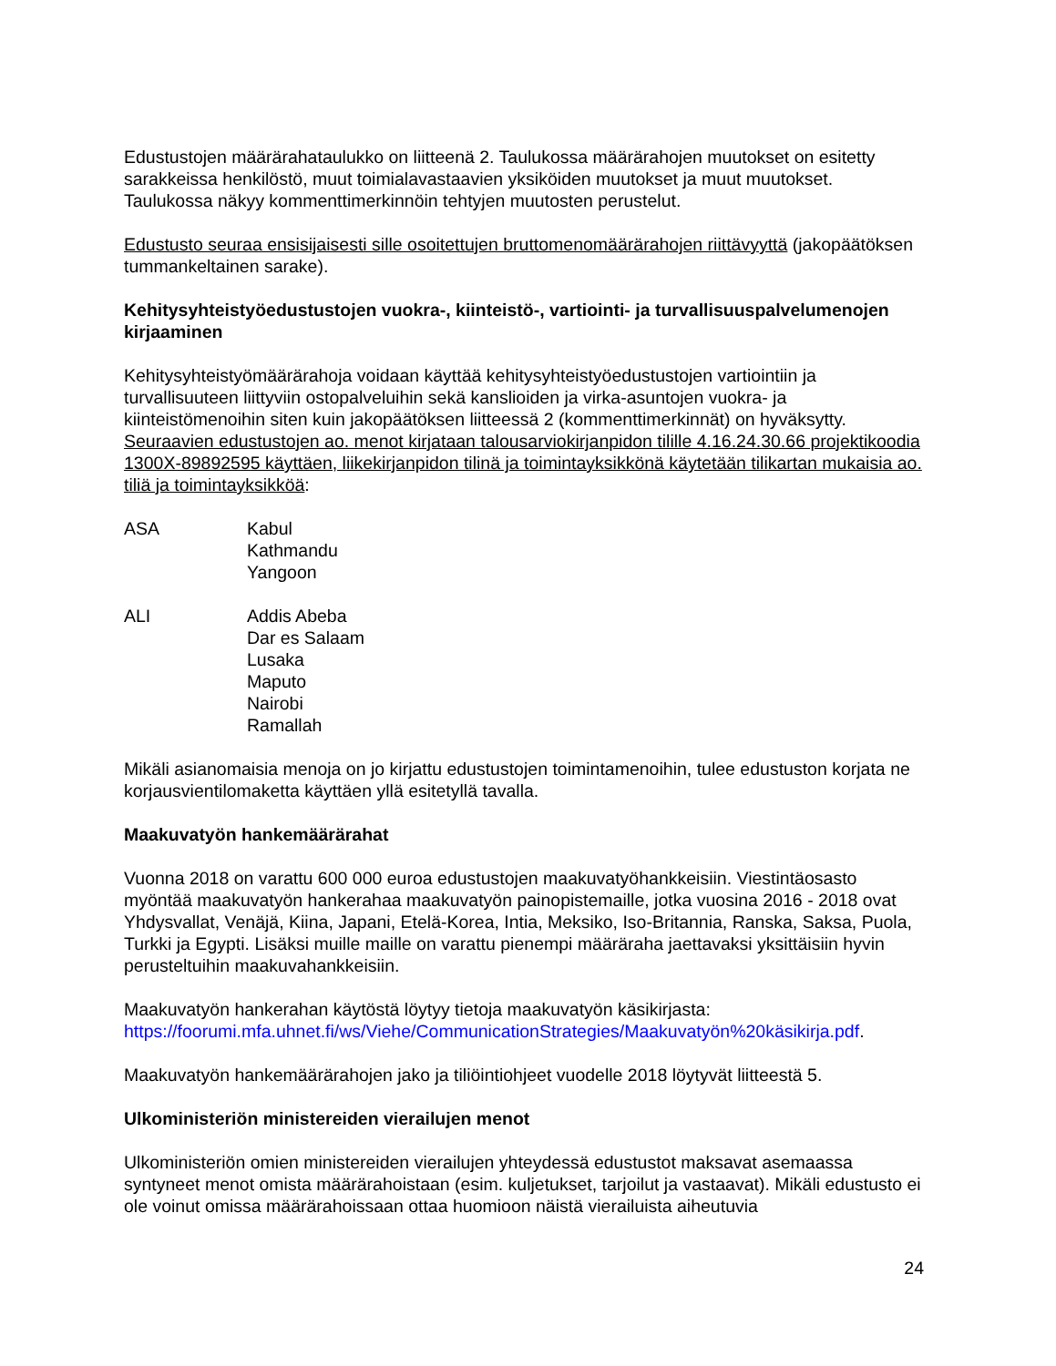Edustustojen määrärahataulukko on liitteenä 2. Taulukossa määrärahojen muutokset on esitetty sarakkeissa henkilöstö, muut toimialavastaavien yksiköiden muutokset ja muut muutokset. Taulukossa näkyy kommenttimerkinnöin tehtyjen muutosten perustelut.
Edustusto seuraa ensisijaisesti sille osoitettujen bruttomenomäärärahojen riittävyyttä (jakopäätöksen tummankeltainen sarake).
Kehitysyhteistyöedustustojen vuokra-, kiinteistö-, vartiointi- ja turvallisuuspalvelumenojen kirjaaminen
Kehitysyhteistyömäärärahoja voidaan käyttää kehitysyhteistyöedustustojen vartiointiin ja turvallisuuteen liittyviin ostopalveluihin sekä kanslioiden ja virka-asuntojen vuokra- ja kiinteistömenoihin siten kuin jakopäätöksen liitteessä 2 (kommenttimerkinnät) on hyväksytty. Seuraavien edustustojen ao. menot kirjataan talousarviokirjanpidon tilille 4.16.24.30.66 projektikoodia 1300X-89892595 käyttäen, liikekirjanpidon tilinä ja toimintayksikkönä käytetään tilikartan mukaisia ao. tiliä ja toimintayksikköä:
ASA Kabul
Kathmandu
Yangoon
ALI Addis Abeba
Dar es Salaam
Lusaka
Maputo
Nairobi
Ramallah
Mikäli asianomaisia menoja on jo kirjattu edustustojen toimintamenoihin, tulee edustuston korjata ne korjausvientilomaketta käyttäen yllä esitetyllä tavalla.
Maakuvatyön hankemäärärahat
Vuonna 2018 on varattu 600 000 euroa edustustojen maakuvatyöhankkeisiin. Viestintäosasto myöntää maakuvatyön hankerahaa maakuvatyön painopistemaille, jotka vuosina 2016 - 2018 ovat Yhdysvallat, Venäjä, Kiina, Japani, Etelä-Korea, Intia, Meksiko, Iso-Britannia, Ranska, Saksa, Puola, Turkki ja Egypti. Lisäksi muille maille on varattu pienempi määräraha jaettavaksi yksittäisiin hyvin perusteltuihin maakuvahankkeisiin.
Maakuvatyön hankerahan käytöstä löytyy tietoja maakuvatyön käsikirjasta: https://foorumi.mfa.uhnet.fi/ws/Viehe/CommunicationStrategies/Maakuvatyön%20käsikirja.pdf.
Maakuvatyön hankemäärärahojen jako ja tiliöintiohjeet vuodelle 2018 löytyvät liitteestä 5.
Ulkoministeriön ministereiden vierailujen menot
Ulkoministeriön omien ministereiden vierailujen yhteydessä edustustot maksavat asemaassa syntyneet menot omista määrärahoistaan (esim. kuljetukset, tarjoilut ja vastaavat). Mikäli edustusto ei ole voinut omissa määrärahoissaan ottaa huomioon näistä vierailuista aiheutuvia
24